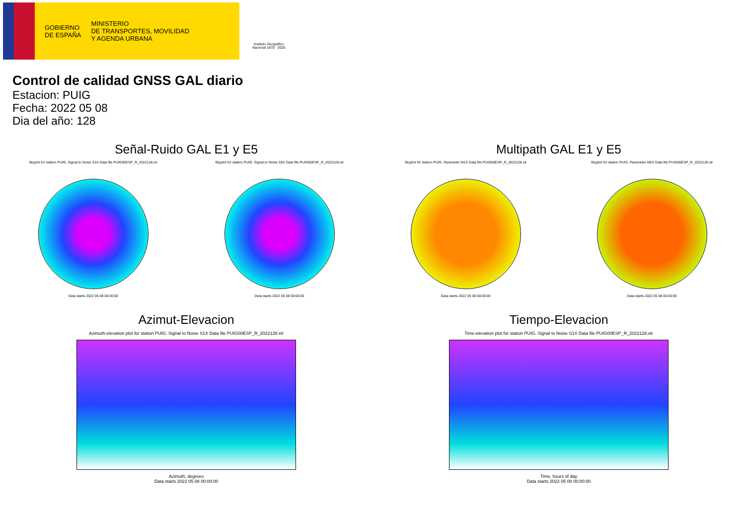GOBIERNO
DE ESPAÑA
MINISTERIO
DE TRANSPORTES, MOVILIDAD
Y AGENDA URBANA
Instituto Geográfico
Nacional 1870 · 2020
Control de calidad GNSS GAL diario
Estacion: PUIG
Fecha: 2022 05 08
Dia del año: 128
Señal-Ruido GAL E1 y E5
Skyplot for station PUIG. Signal to Noise S1X Data file PUIG00ESP_R_2022128.xtr
Data starts 2022 05 08 00:00:00
Skyplot for station PUIG. Signal to Noise S5X Data file PUIG00ESP_R_2022128.xtr
Data starts 2022 05 08 00:00:00
Multipath GAL E1 y E5
Skyplot for station PUIG. Parameter M1X Data file PUIG00ESP_R_2022128.xtr
Data starts 2022 05 08 00:00:00
Skyplot for station PUIG. Parameter M5X Data file PUIG00ESP_R_2022128.xtr
Data starts 2022 05 08 00:00:00
Azimut-Elevacion
Azimuth-elevation plot for station PUIG. Signal to Noise S1X Data file PUIG00ESP_R_2022128.xtr
Azimuth, degrees
Data starts 2022 05 08 00:00:00
Tiempo-Elevacion
Time-elevation plot for station PUIG. Signal to Noise S1X Data file PUIG00ESP_R_2022128.xtr
Time, hours of day
Data starts 2022 05 08 00:00:00